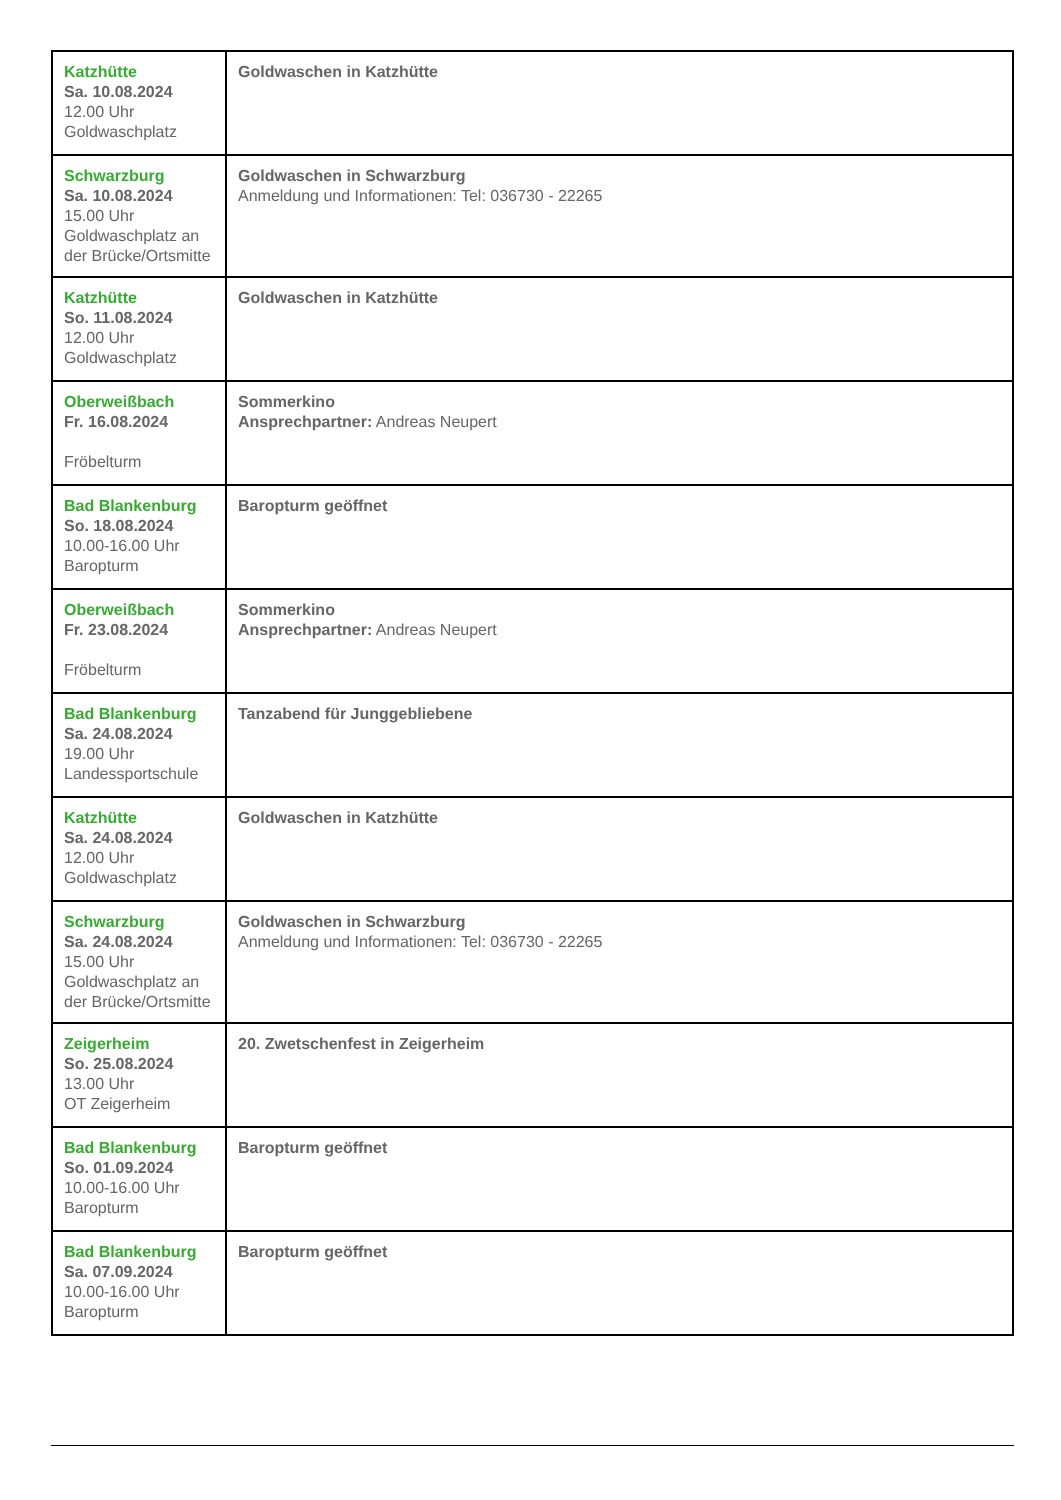| Katzhütte Sa. 10.08.2024 12.00 Uhr Goldwaschplatz | Goldwaschen in Katzhütte |
| Schwarzburg Sa. 10.08.2024 15.00 Uhr Goldwaschplatz an der Brücke/Ortsmitte | Goldwaschen in Schwarzburg Anmeldung und Informationen: Tel: 036730 - 22265 |
| Katzhütte So. 11.08.2024 12.00 Uhr Goldwaschplatz | Goldwaschen in Katzhütte |
| Oberweißbach Fr. 16.08.2024 Fröbelturm | Sommerkino Ansprechpartner: Andreas Neupert |
| Bad Blankenburg So. 18.08.2024 10.00-16.00 Uhr Baropturm | Baropturm geöffnet |
| Oberweißbach Fr. 23.08.2024 Fröbelturm | Sommerkino Ansprechpartner: Andreas Neupert |
| Bad Blankenburg Sa. 24.08.2024 19.00 Uhr Landessportschule | Tanzabend für Junggebliebene |
| Katzhütte Sa. 24.08.2024 12.00 Uhr Goldwaschplatz | Goldwaschen in Katzhütte |
| Schwarzburg Sa. 24.08.2024 15.00 Uhr Goldwaschplatz an der Brücke/Ortsmitte | Goldwaschen in Schwarzburg Anmeldung und Informationen: Tel: 036730 - 22265 |
| Zeigerheim So. 25.08.2024 13.00 Uhr OT Zeigerheim | 20. Zwetschenfest in Zeigerheim |
| Bad Blankenburg So. 01.09.2024 10.00-16.00 Uhr Baropturm | Baropturm geöffnet |
| Bad Blankenburg Sa. 07.09.2024 10.00-16.00 Uhr Baropturm | Baropturm geöffnet |